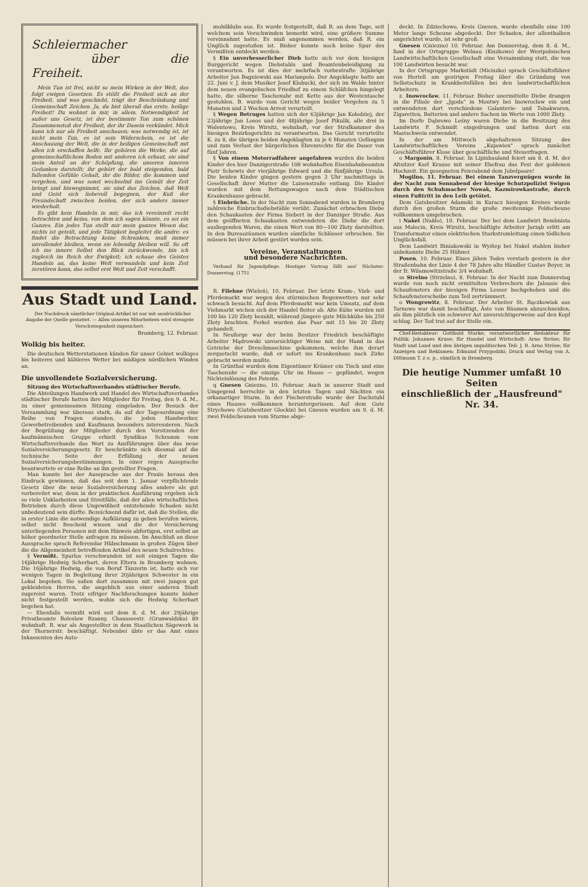Schleiermacher
über die Freiheit.
Mein Tun ist frei, nicht so mein Wirken in der Welt, das folgt ewigen Gesetzen. Es stößt die Freiheit sich an der Freiheit, und was geschieht, trägt der Beschränkung und Gemeinschaft Zeichen. Ja, du bist überall das erste, heilige Freiheit! Du wohnst in mir, in allem. Notwendigkeit ist außer uns Gesetz, ist der bestimmte Ton zum schönen Zusammenstoß der Freiheit, der ihr Dasein verkündet. Mich kann ich nur als Freiheit anschauen; was notwendig ist, ist nicht mein Tun, es ist sein Widerschein, es ist die Anschauung der Welt, die in der heiligen Gemeinschaft mit allen ich erschaffen helfe. Ihr gehören die Werke, die auf gemeinschaftlichem Boden mit anderen ich erbaut, sie sind mein Anteil an der Schöpfung, die unseren inneren Gedanken darstellt; ihr gehört der bald steigenden, bald fallenden Gefühle Gehalt, ihr die Bilder, die kommen und vergehen, und was sonst wechselnd ins Gemüt der Zeit bringt und hinwegnimmt, sie sind das Zeichen, daß Welt und Geist sich liebevoll begegnen, der Kuß der Freundschaft zwischen beiden, der sich anders immer wiederholt.
Es gibt kein Handeln in mir, das ich vereinzelt recht betrachten und keins, von dem ich sagen könnte, es sei ein Ganzes. Ein jedes Tun stellt mir mein ganzes Wesen dar, nichts ist geteilt, und jede Tätigkeit begleitet die andre: es findet die Betrachtung keine Schranken, muß immer unvollendet bleiben, wenn sie lebendig bleiben will. So oft ich ins innere Selbst den Blick zurückwende, bin ich zugleich im Reich der Ewigkeit; ich schaue des Geistes Handeln an, das keine Welt verwandeln und kein Zeit zerstören kann, das selbst erst Welt und Zeit verschafft.
Aus Stadt und Land.
Der Nachdruck sämtlicher Original-Artikel ist nur mit ausdrücklicher Angabe der Quelle gestattet. — Allen unseren Mitarbeitern wird strengste Verschwiegenheit zugesichert.
Bromberg, 12. Februar.
Wolkig bis heiter.
Die deutschen Wetterstationen künden für unser Gebiet wolkiges bis heiteres und kühleres Wetter bei mäßigen nördlichen Winden an.
Die unvollendete Sozialversicherung.
Sitzung des Wirtschaftsverbandes städtischer Berufe.
Die Abteilungen Handwerk und Handel des Wirtschaftsverbandes städtischer Berufe hatten ihre Mitglieder für Freitag, den 9. d. M., zu einer gemeinsamen Sitzung eingeladen. Der Besuch der Versammlung war überaus stark, da auf der Tagesordnung eine Reihe von Fragen standen, die jeden Handwerker, Gewerbetreibenden und Kaufmann besonders interessieren. Nach der Begrüßung der Mitglieder durch den Vorsitzenden der kaufmännischen Gruppe erhielt Syndikus Schramm vom Wirtschaftsverbande das Wort zu Ausführungen über das neue Sozialversicherungsgesetz. Er beschränkte sich diesmal auf die technische Seite der Erfüllung der neuen Sozialversicherungsbestimmungen. In einer regen Aussprache beantwortete er eine Reihe an ihn gestellter Fragen.
Man konnte bei der Aussprache aus der Praxis heraus den Eindruck gewinnen, daß das seit dem 1. Januar verpflichtende Gesetz über die neue Sozialversicherung alles andere als gut vorbereitet war, denn in der praktischen Ausführung ergeben sich so viele Unklarheiten und Streitfälle, daß der allen wirtschaftlichen Betrieben durch diese Ungewißheit entstehende Schaden nicht unbedeutend sein dürfte. Bezeichnend dafür ist, daß die Stellen, die in erster Linie die notwendige Aufklärung zu geben berufen wären, selbst nicht Bescheid wissen und die der Versicherung unterliegenden Personen mit dem Hinweis abfertigen, erst selbst an höher geordneter Stelle anfragen zu müssen. Im Anschluß an diese Aussprache sprach Referendar Hübschmann in großen Zügen über die die Allgemeinheit betreffenden Artikel des neuen Schulrechtes.
§ Vermißt. Spurlos verschwunden ist seit einigen Tagen die 16jährige Hedwig Scherbart, deren Eltern in Bromberg wohnen. Die 16jährige Hedwig, die von Beruf Tänzerin ist, hatte sich vor wenigen Tagen in Begleitung ihrer 20jährigen Schwester in ein Lokal begeben. Sie saßen dort zusammen mit zwei jungen gut gekleideten Herren, die angeblich aus einer anderen Stadt zugereist waren. Trotz eifriger Nachforschungen konnte bisher nicht festgestellt werden, wohin sich die Hedwig Scherbart begeben hat.
— Ebenfalls vermißt wird seit dem 8. d. M. der 29jährige Privatbeamte Boleslaw Rzanny, Chausseestr. (Grunwaldzka) 89 wohnhaft. R. war als Angestellter in dem Staatlichen Sägewerk in der Thornerstr. beschäftigt. Nebenbei übte er das Amt eines Inkassenten des Auto-
mobilklubs aus. Es wurde festgestellt, daß R. an dem Tage, seit welchem sein Verschwinden bemerkt wird, eine größere Summe vereinnahmt hatte. Es muß angenommen werden, daß R. ein Unglück zugestoßen ist. Bisher konnte noch keine Spur des Vermißten entdeckt werden.
§ Ein unverbesserlicher Dieb hatte sich vor dem hiesigen Burggericht wegen Diebstahls und Beamtenbeleidigung zu verantworten. Es ist dies der mehrfach vorbestrafte 30jährige Arbeiter Jan Bagniewski aus Marianpolo. Der Angeklagte hatte am 22. Juni v. J. dem Musiker Josef Klobucki, der sich im Walde hinter dem neuen evangelischen Friedhof zu einem Schläfchen hingelegt hatte, die silberne Taschenuhr mit Kette aus der Westentasche gestohlen. B. wurde vom Gericht wegen beider Vergehen zu 5 Monaten und 2 Wochen Arrest verurteilt.
§ Wegen Betruges hatten sich der 63jährige Jan Kołodziej, der 23jährige Jan Losos und der 48jährige Josef Pikulik, alle drei in Walentowo, Kreis Wirsitz, wohnhaft, vor der Strafkammer des hiesigen Bezirksgerichts zu verantworten. Das Gericht verurteilte K. zu 8, die übrigen beiden Angeklagten zu je 6 Monaten Gefängnis und zum Verlust der bürgerlichen Ehrenrechte für die Dauer von fünf Jahren.
§ Von einem Motorradfahrer angefahren wurden die beiden Kinder des hier Danzigerstraße 108 wohnhaften Eisenbahnbeamten Piotr Schewts der vierjährige Edward und die fünfjährige Ursula. Die beiden Kinder gingen gestern gegen 3 Uhr nachmittags in Gesellschaft ihrer Mutter die Luisenstraße entlang. Die Kinder wurden mit dem Rettungswagen nach dem Städtischen Krankenhause gebracht.
§ Einbrüche. In der Nacht zum Sonnabend wurden in Bromberg zahlreiche Einbruchsdiebstähle verübt. Zunächst erbrachen Diebe den Schaukasten der Firma Siebert in der Danziger Straße. Aus dem geöffneten Schaukasten entwendeten die Diebe die dort ausliegenden Waren, die einen Wert von 80—100 Złoty darstellten. In den Bureauräumen wurden sämtliche Schlösser erbrochen. Sie müssen bei ihrer Arbeit gestört worden sein.
Vereine, Veranstaltungen
und besondere Nachrichten.
Verband für Jugendpflege. Heutiger Vortrag fällt aus! Nächster: Donnerstag. (1751
R. Filehne (Wieleń), 10. Februar. Der letzte Kram-, Vieh- und Pferdemarkt war wegen des stürmischen Regenwetters nur sehr schwach besucht. Auf dem Pferdemarkt war kein Umsatz, auf dem Viehmarkt wichen sich der Handel fleiter ab. Alte Kühe wurden mit 100 bis 120 Złoty bezahlt, während jüngere gute Milchkühe bis 250 Złoty brachten. Ferkel wurden das Paar mit 15 bis 20 Złoty gehandelt.
In Neuforge war der beim Besitzer Friedrich beschäftigte Arbeiter Mądrowski unvorsichtiger Weise mit der Hand in das Getriebe der Dreschmaschine gekommen, welche ihm derart zerquetscht wurde, daß er sofort ins Krankenhaus nach Zirke gebracht werden mußte.
In Grünthal wurden dem Eigentümer Krämer ein Tisch und eine Taschenuhr — die einzige Uhr im Hause — gepfändet, wegen Nichteinlösung des Patents.
q Gnesen Gniezno, 10. Februar. Auch in unserer Stadt und Umgegend herrschte in den letzten Tagen und Nächten ein orkanartiger Sturm. In der Fischerstraße wurde der Dachstuhl eines Hauses vollkommen heruntergerissen. Auf dem Gute Strychowo (Gutsbesitzer Glockin) bei Gnesen wurden am 9. d. M. zwei Feldscheunen vom Sturme abge-
deckt. In Zdziechowo, Kreis Gnesen, wurde ebenfalls eine 100 Meter lange Scheune abgedeckt. Der Schaden, der allenthalben angerichtet wurde, ist sehr groß.
Gnesen (Gniezno) 10. Februar. Am Donnerstag, dem 8. d. M., fand in der Ortsgruppe Welnau (Kiszkowo) der Westpolnischen Landwirtschaftlichen Gesellschaft eine Versammlung statt, die von 100 Landwirten besucht war.
In der Ortsgruppe Markstädt (Miciszko) sprach Geschäftsführer von Hertell am gestrigen Freitag über die Gründung von Selbstschutz in Krankheitsfällen bei den landwirtschaftlichen Arbeitern.
z. Inowrocław, 11. Februar. Bisher unermittelte Diebe drangen in die Filiale der „Jgoda" in Montwy bei Inowrocław ein und entwendeten dort verschiedene Galanterie- und Tabakwaren, Zigaretten, Batterien und andere Sachen im Werte von 1000 Złoty.
Im Dorfe Dąbrowo Leśny waren Diebe in die Besitzung des Landwirts P. Schmidt eingedrungen und hatten dort ein Mastschwein entwendet.
In der am Mittwoch abgehaltenen Sitzung des Landwirtschaftlichen Vereins „Kujawien" sprach zunächst Geschäftsführer Klose über geschäftliche und Steuerfragen.
o Margonin, 8. Februar. In Lipinhauland feiert am 8. d. M. der Altsitzer Karl Krause mit seiner Ehefrau das Fest der goldenen Hochzeit. Ein gesegneten Feierabend dem Jubelpaare!
Mogilno, 11. Februar. Bei einem Tanzvergnügen wurde in der Nacht zum Sonnabend der hiesige Schutzpolizist Swigon durch den Schuhmacher Nowak, Kazmirowkastraße, durch einen Fußtritt in den Leib getötet.
Dem Gutsbesitzer Adamski in Kuracz hiesigen Kreises wurde durch den großen Sturm die große zweitennige Feldscheune vollkommen umgebrochen.
i Nakel (Nakło), 10. Februar. Der bei dem Landwirt Bembnista aus Malocin, Kreis Wirsitz, beschäftigte Arbeiter Jarząb erlitt am Transformator einen elektrischen Starkstromleitung einen tödlichen Unglücksfall.
Dem Landwirt Biniakowski in Wyśtep bei Nakel stahlen bisher unbekannte Diebe 25 Hühner.
Posen, 10. Februar. Eines jähen Todes verstarb gestern in der Straßenbahn der Linie 4 der 78 Jahre alte Händler Gustav Beyer, in der fr. Wilamowitzstraße 3/4 wohnhaft.
ss Strelno (Strzelno), 8. Februar. In der Nacht zum Donnerstag wurde von noch nicht ermittelten Verbrechern die Jalousie des Schaufensters der hiesigen Firma Lesser hochgehoben und die Schaufensterscheibe zum Teil zertrümmert.
o Wongrowitz, 8. Februar. Der Arbeiter St. Rączkowiak aus Tarnowo war damit beschäftigt, Äste von Bäumen abzuschneiden, als ihm plötzlich ein schwerer Ast unvorsichtigerweise auf den Kopf schlug. Der Tod trat auf der Stelle ein.
Chef-Redakteur: Gotthold Starke; verantwortlicher Redakteur für Politik: Johannes Kruse; für Handel und Wirtschaft: Arno Ströse; für Stadt und Land und den übrigen unpolitischen Teil: J. B. Arno Ströse; für Anzeigen und Reklamen: Edmund Przygodzki; Druck und Verlag von A. Dittmann T. z o. p., sämtlich in Bromberg.
Die heutige Nummer umfaßt 10 Seiten
einschließlich der „Hausfreund" Nr. 34.